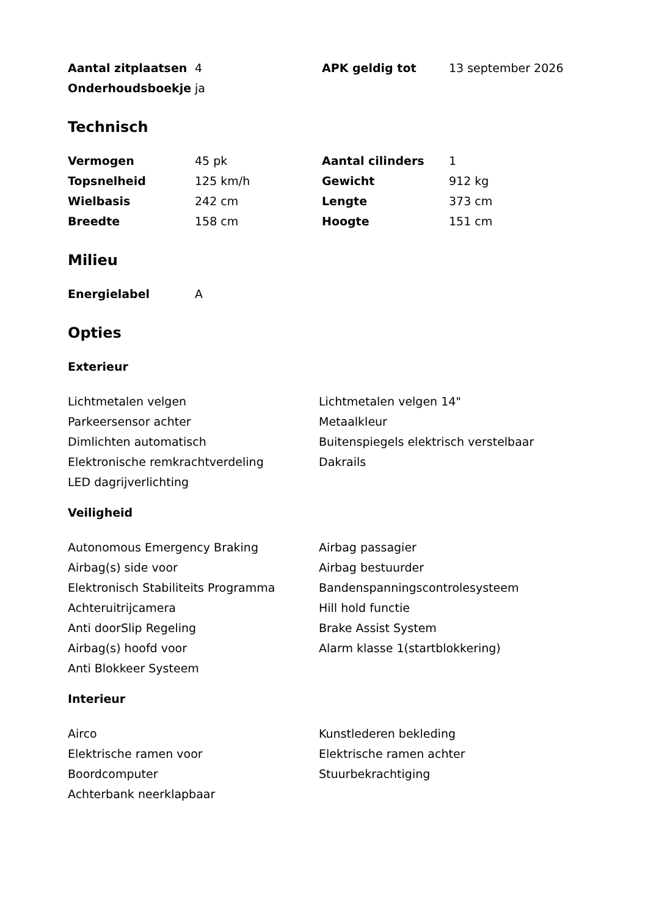| Aantal zitplaatsen | 4 | APK geldig tot | 13 september 2026 |
| Onderhoudsboekje | ja | | |
Technisch
| Vermogen | 45 pk | Aantal cilinders | 1 |
| Topsnelheid | 125 km/h | Gewicht | 912 kg |
| Wielbasis | 242 cm | Lengte | 373 cm |
| Breedte | 158 cm | Hoogte | 151 cm |
Milieu
| Energielabel | A |
Opties
Exterieur
Lichtmetalen velgen
Lichtmetalen velgen 14"
Parkeersensor achter
Metaalkleur
Dimlichten automatisch
Buitenspiegels elektrisch verstelbaar
Elektronische remkrachtverdeling
Dakrails
LED dagrijverlichting
Veiligheid
Autonomous Emergency Braking
Airbag passagier
Airbag(s) side voor
Airbag bestuurder
Elektronisch Stabiliteits Programma
Bandenspanningscontrolesysteem
Achteruitrijcamera
Hill hold functie
Anti doorSlip Regeling
Brake Assist System
Airbag(s) hoofd voor
Alarm klasse 1(startblokkering)
Anti Blokkeer Systeem
Interieur
Airco
Kunstlederen bekleding
Elektrische ramen voor
Elektrische ramen achter
Boordcomputer
Stuurbekrachtiging
Achterbank neerklapbaar